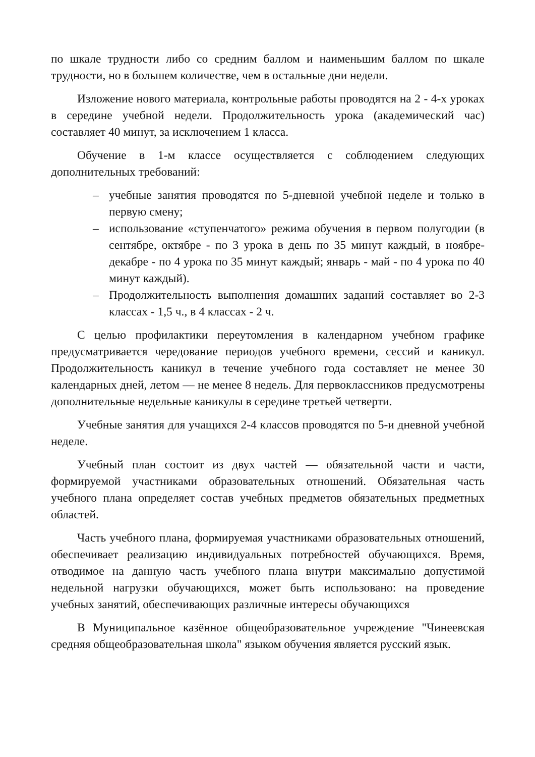по шкале трудности либо со средним баллом и наименьшим баллом по шкале трудности, но в большем количестве, чем в остальные дни недели.
Изложение нового материала, контрольные работы проводятся на 2 - 4-х уроках в середине учебной недели. Продолжительность урока (академический час) составляет 40 минут, за исключением 1 класса.
Обучение в 1-м классе осуществляется с соблюдением следующих дополнительных требований:
– учебные занятия проводятся по 5-дневной учебной неделе и только в первую смену;
– использование «ступенчатого» режима обучения в первом полугодии (в сентябре, октябре - по 3 урока в день по 35 минут каждый, в ноябре-декабре - по 4 урока по 35 минут каждый; январь - май - по 4 урока по 40 минут каждый).
– Продолжительность выполнения домашних заданий составляет во 2-3 классах - 1,5 ч., в 4 классах - 2 ч.
С целью профилактики переутомления в календарном учебном графике предусматривается чередование периодов учебного времени, сессий и каникул. Продолжительность каникул в течение учебного года составляет не менее 30 календарных дней, летом — не менее 8 недель. Для первоклассников предусмотрены дополнительные недельные каникулы в середине третьей четверти.
Учебные занятия для учащихся 2-4 классов проводятся по 5-и дневной учебной неделе.
Учебный план состоит из двух частей — обязательной части и части, формируемой участниками образовательных отношений. Обязательная часть учебного плана определяет состав учебных предметов обязательных предметных областей.
Часть учебного плана, формируемая участниками образовательных отношений, обеспечивает реализацию индивидуальных потребностей обучающихся. Время, отводимое на данную часть учебного плана внутри максимально допустимой недельной нагрузки обучающихся, может быть использовано: на проведение учебных занятий, обеспечивающих различные интересы обучающихся
В Муниципальное казённое общеобразовательное учреждение "Чинеевская средняя общеобразовательная школа" языком обучения является русский язык.